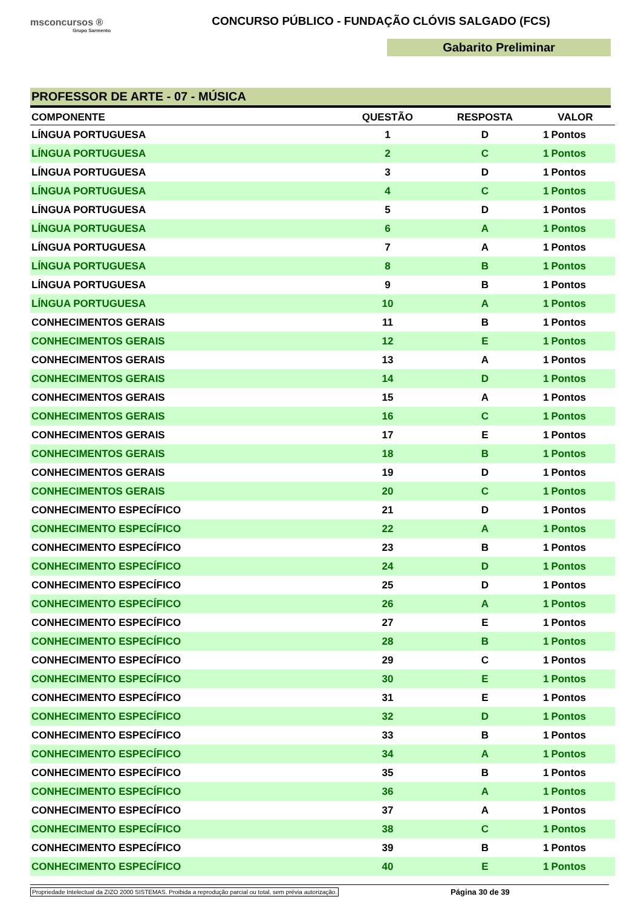msconcursos ®
Grupo Sarmento
CONCURSO PÚBLICO - FUNDAÇÃO CLÓVIS SALGADO (FCS)
Gabarito Preliminar
PROFESSOR DE ARTE - 07 - MÚSICA
| COMPONENTE | QUESTÃO | RESPOSTA | VALOR | |
| --- | --- | --- | --- | --- |
| LÍNGUA PORTUGUESA | 1 | D | 1 | Pontos |
| LÍNGUA PORTUGUESA | 2 | C | 1 | Pontos |
| LÍNGUA PORTUGUESA | 3 | D | 1 | Pontos |
| LÍNGUA PORTUGUESA | 4 | C | 1 | Pontos |
| LÍNGUA PORTUGUESA | 5 | D | 1 | Pontos |
| LÍNGUA PORTUGUESA | 6 | A | 1 | Pontos |
| LÍNGUA PORTUGUESA | 7 | A | 1 | Pontos |
| LÍNGUA PORTUGUESA | 8 | B | 1 | Pontos |
| LÍNGUA PORTUGUESA | 9 | B | 1 | Pontos |
| LÍNGUA PORTUGUESA | 10 | A | 1 | Pontos |
| CONHECIMENTOS GERAIS | 11 | B | 1 | Pontos |
| CONHECIMENTOS GERAIS | 12 | E | 1 | Pontos |
| CONHECIMENTOS GERAIS | 13 | A | 1 | Pontos |
| CONHECIMENTOS GERAIS | 14 | D | 1 | Pontos |
| CONHECIMENTOS GERAIS | 15 | A | 1 | Pontos |
| CONHECIMENTOS GERAIS | 16 | C | 1 | Pontos |
| CONHECIMENTOS GERAIS | 17 | E | 1 | Pontos |
| CONHECIMENTOS GERAIS | 18 | B | 1 | Pontos |
| CONHECIMENTOS GERAIS | 19 | D | 1 | Pontos |
| CONHECIMENTOS GERAIS | 20 | C | 1 | Pontos |
| CONHECIMENTO ESPECÍFICO | 21 | D | 1 | Pontos |
| CONHECIMENTO ESPECÍFICO | 22 | A | 1 | Pontos |
| CONHECIMENTO ESPECÍFICO | 23 | B | 1 | Pontos |
| CONHECIMENTO ESPECÍFICO | 24 | D | 1 | Pontos |
| CONHECIMENTO ESPECÍFICO | 25 | D | 1 | Pontos |
| CONHECIMENTO ESPECÍFICO | 26 | A | 1 | Pontos |
| CONHECIMENTO ESPECÍFICO | 27 | E | 1 | Pontos |
| CONHECIMENTO ESPECÍFICO | 28 | B | 1 | Pontos |
| CONHECIMENTO ESPECÍFICO | 29 | C | 1 | Pontos |
| CONHECIMENTO ESPECÍFICO | 30 | E | 1 | Pontos |
| CONHECIMENTO ESPECÍFICO | 31 | E | 1 | Pontos |
| CONHECIMENTO ESPECÍFICO | 32 | D | 1 | Pontos |
| CONHECIMENTO ESPECÍFICO | 33 | B | 1 | Pontos |
| CONHECIMENTO ESPECÍFICO | 34 | A | 1 | Pontos |
| CONHECIMENTO ESPECÍFICO | 35 | B | 1 | Pontos |
| CONHECIMENTO ESPECÍFICO | 36 | A | 1 | Pontos |
| CONHECIMENTO ESPECÍFICO | 37 | A | 1 | Pontos |
| CONHECIMENTO ESPECÍFICO | 38 | C | 1 | Pontos |
| CONHECIMENTO ESPECÍFICO | 39 | B | 1 | Pontos |
| CONHECIMENTO ESPECÍFICO | 40 | E | 1 | Pontos |
Propriedade Intelectual da ZIZO 2000 SISTEMAS. Proibida a reprodução parcial ou total, sem prévia autorização. Página 30 de 39